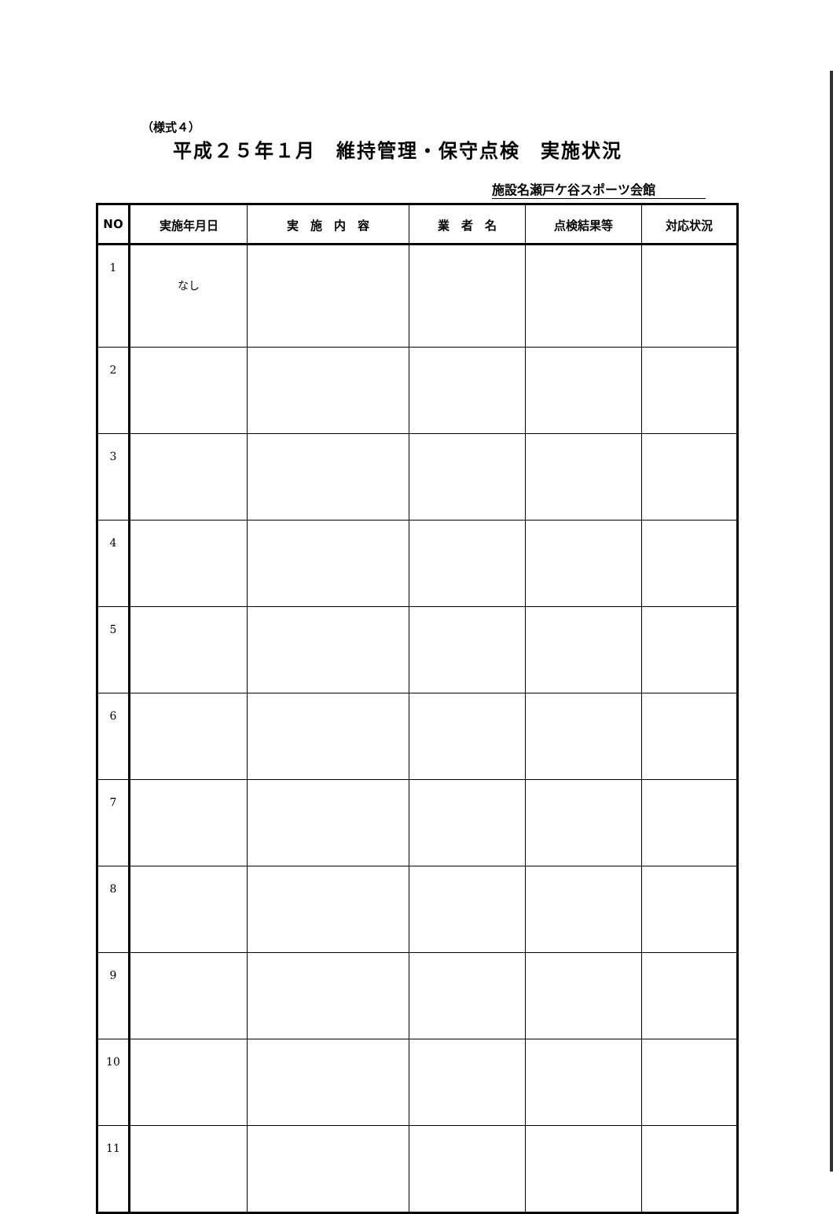（様式４）
平成２５年１月　維持管理・保守点検　実施状況
施設名瀬戸ケ谷スポーツ会館
| NO | 実施年月日 | 実 施 内 容 | 業 者 名 | 点検結果等 | 対応状況 |
| --- | --- | --- | --- | --- | --- |
| 1 | なし | | | | |
| 2 | | | | | |
| 3 | | | | | |
| 4 | | | | | |
| 5 | | | | | |
| 6 | | | | | |
| 7 | | | | | |
| 8 | | | | | |
| 9 | | | | | |
| 10 | | | | | |
| 11 | | | | | |